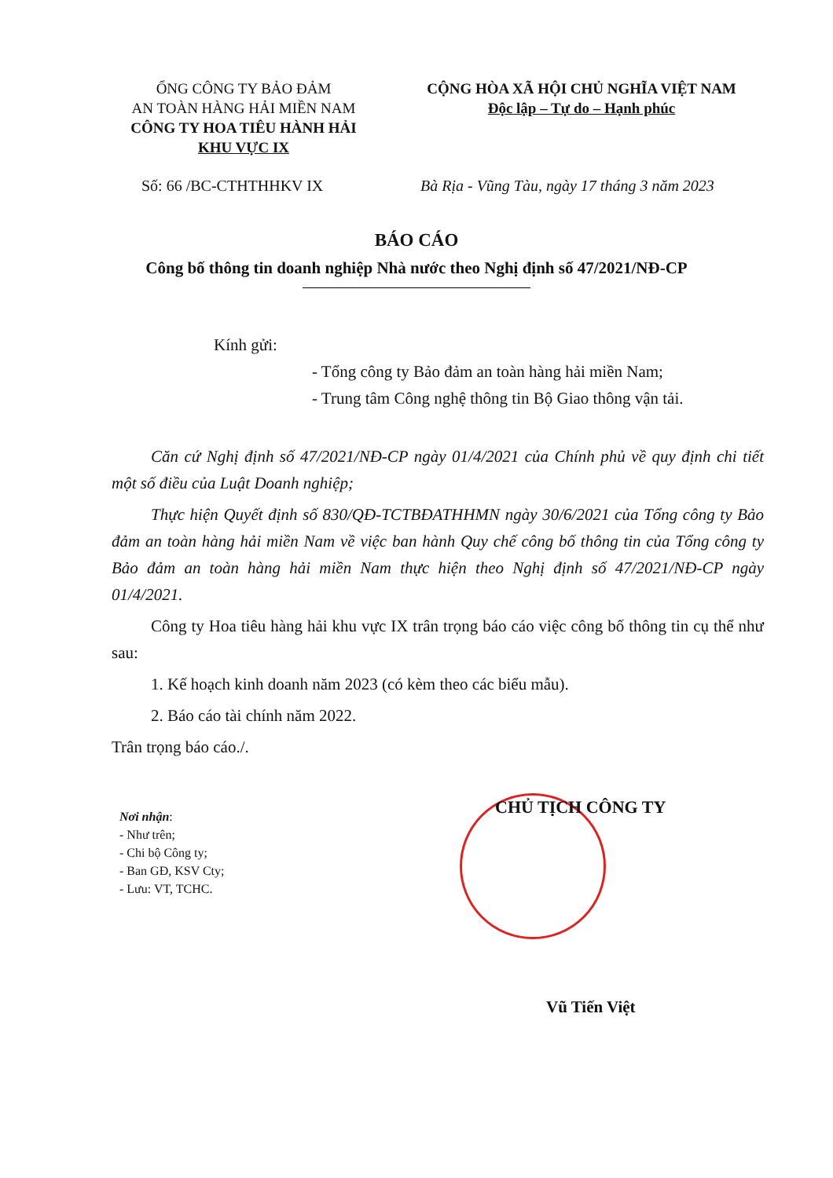ỔNG CÔNG TY BẢO ĐẢM
AN TOÀN HÀNG HẢI MIỀN NAM
CÔNG TY HOA TIÊU HÀNH HẢI
KHU VỰC IX
CỘNG HÒA XÃ HỘI CHỦ NGHĨA VIỆT NAM
Độc lập – Tự do – Hạnh phúc
Số: 66 /BC-CTHTHHKV IX Bà Rịa - Vũng Tàu, ngày 17 tháng 3 năm 2023
BÁO CÁO
Công bố thông tin doanh nghiệp Nhà nước theo Nghị định số 47/2021/NĐ-CP
Kính gửi:
- Tổng công ty Bảo đảm an toàn hàng hải miền Nam;
- Trung tâm Công nghệ thông tin Bộ Giao thông vận tải.
Căn cứ Nghị định số 47/2021/NĐ-CP ngày 01/4/2021 của Chính phủ về quy định chi tiết một số điều của Luật Doanh nghiệp;
Thực hiện Quyết định số 830/QĐ-TCTBĐATHHMN ngày 30/6/2021 của Tổng công ty Bảo đảm an toàn hàng hải miền Nam về việc ban hành Quy chế công bố thông tin của Tổng công ty Bảo đảm an toàn hàng hải miền Nam thực hiện theo Nghị định số 47/2021/NĐ-CP ngày 01/4/2021.
Công ty Hoa tiêu hàng hải khu vực IX trân trọng báo cáo việc công bố thông tin cụ thể như sau:
1. Kế hoạch kinh doanh năm 2023 (có kèm theo các biểu mẫu).
2. Báo cáo tài chính năm 2022.
Trân trọng báo cáo./.
Nơi nhận:
- Như trên;
- Chi bộ Công ty;
- Ban GĐ, KSV Cty;
- Lưu: VT, TCHC.
CHỦ TỊCH CÔNG TY
Vũ Tiến Việt